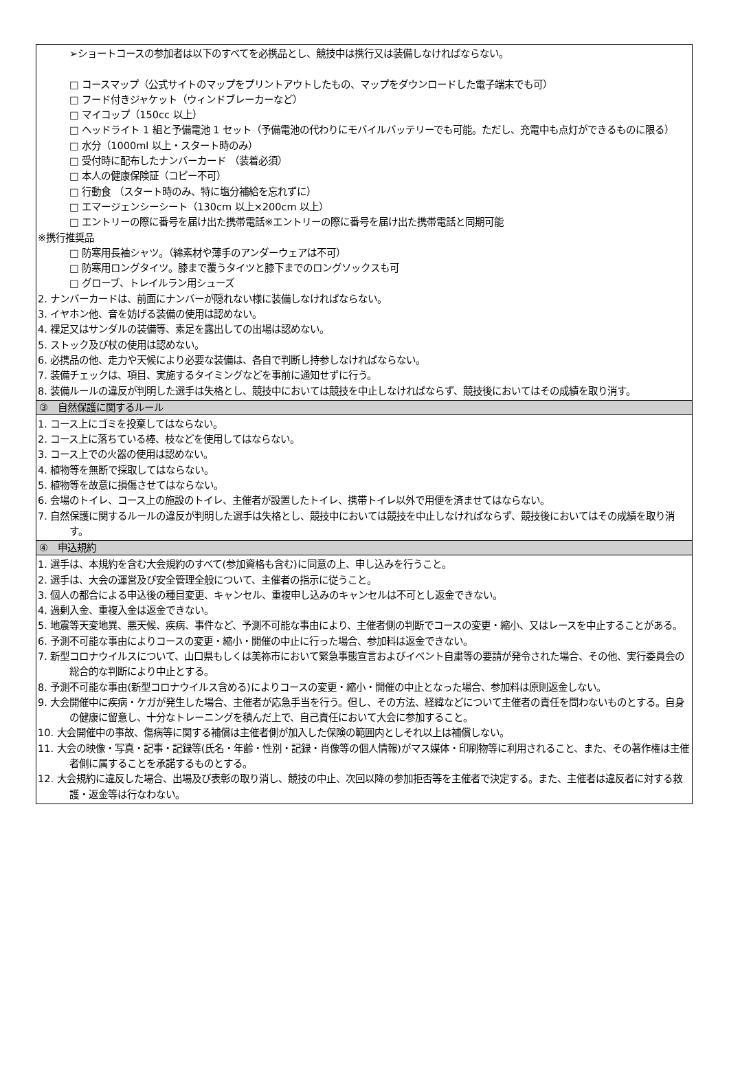| ➢ショートコースの参加者は以下のすべてを必携品とし、競技中は携行又は装備しなければならない。 □ コースマップ（公式サイトのマップをプリントアウトしたもの、マップをダウンロードした電子端末でも可） □ フード付きジャケット（ウィンドブレーカーなど） □ マイコップ（150cc 以上） □ ヘッドライト 1 組と予備電池 1 セット（予備電池の代わりにモバイルバッテリーでも可能。ただし、充電中も点灯ができるものに限る） □ 水分（1000ml 以上・スタート時のみ） □ 受付時に配布したナンバーカード （装着必須） □ 本人の健康保険証（コピー不可） □ 行動食 （スタート時のみ、特に塩分補給を忘れずに） □ エマージェンシーシート（130cm 以上×200cm 以上） □ エントリーの際に番号を届け出た携帯電話※エントリーの際に番号を届け出た携帯電話と同期可能 ※携行推奨品 □ 防寒用長袖シャツ。（綿素材や薄手のアンダーウェアは不可） □ 防寒用ロングタイツ。膝まで覆うタイツと膝下までのロングソックスも可 □ グローブ、トレイルラン用シューズ 2. ナンバーカードは、前面にナンバーが隠れない様に装備しなければならない。 3. イヤホン他、音を妨げる装備の使用は認めない。 4. 裸足又はサンダルの装備等、素足を露出しての出場は認めない。 5. ストック及び杖の使用は認めない。 6. 必携品の他、走力や天候により必要な装備は、各自で判断し持参しなければならない。 7. 装備チェックは、項目、実施するタイミングなどを事前に通知せずに行う。 8. 装備ルールの違反が判明した選手は失格とし、競技中においては競技を中止しなければならず、競技後においてはその成績を取り消す。 |
| ③ 自然保護に関するルール |
| 1. コース上にゴミを投棄してはならない。 2. コース上に落ちている棒、枝などを使用してはならない。 3. コース上での火器の使用は認めない。 4. 植物等を無断で採取してはならない。 5. 植物等を故意に損傷させてはならない。 6. 会場のトイレ、コース上の施設のトイレ、主催者が設置したトイレ、携帯トイレ以外で用便を済ませてはならない。 7. 自然保護に関するルールの違反が判明した選手は失格とし、競技中においては競技を中止しなければならず、競技後においてはその成績を取り消す。 |
| ④ 申込規約 |
| 1. 選手は、本規約を含む大会規約のすべて(参加資格も含む)に同意の上、申し込みを行うこと。 2. 選手は、大会の運営及び安全管理全般について、主催者の指示に従うこと。 3. 個人の都合による申込後の種目変更、キャンセル、重複申し込みのキャンセルは不可とし返金できない。 4. 過剰入金、重複入金は返金できない。 5. 地震等天変地異、悪天候、疾病、事件など、予測不可能な事由により、主催者側の判断でコースの変更・縮小、又はレースを中止することがある。 6. 予測不可能な事由によりコースの変更・縮小・開催の中止に行った場合、参加料は返金できない。 7. 新型コロナウイルスについて、山口県もしくは美祢市において緊急事態宣言およびイベント自粛等の要請が発令された場合、その他、実行委員会の総合的な判断により中止とする。 8. 予測不可能な事由(新型コロナウイルス含める)によりコースの変更・縮小・開催の中止となった場合、参加料は原則返金しない。 9. 大会開催中に疾病・ケガが発生した場合、主催者が応急手当を行う。但し、その方法、経緯などについて主催者の責任を問わないものとする。自身の健康に留意し、十分なトレーニングを積んだ上で、自己責任において大会に参加すること。 10. 大会開催中の事故、傷病等に関する補償は主催者側が加入した保険の範囲内としそれ以上は補償しない。 11. 大会の映像・写真・記事・記録等(氏名・年齢・性別・記録・肖像等の個人情報)がマス媒体・印刷物等に利用されること、また、その著作権は主催者側に属することを承諾するものとする。 12. 大会規約に違反した場合、出場及び表彰の取り消し、競技の中止、次回以降の参加拒否等を主催者で決定する。また、主催者は違反者に対する救護・返金等は行なわない。 |